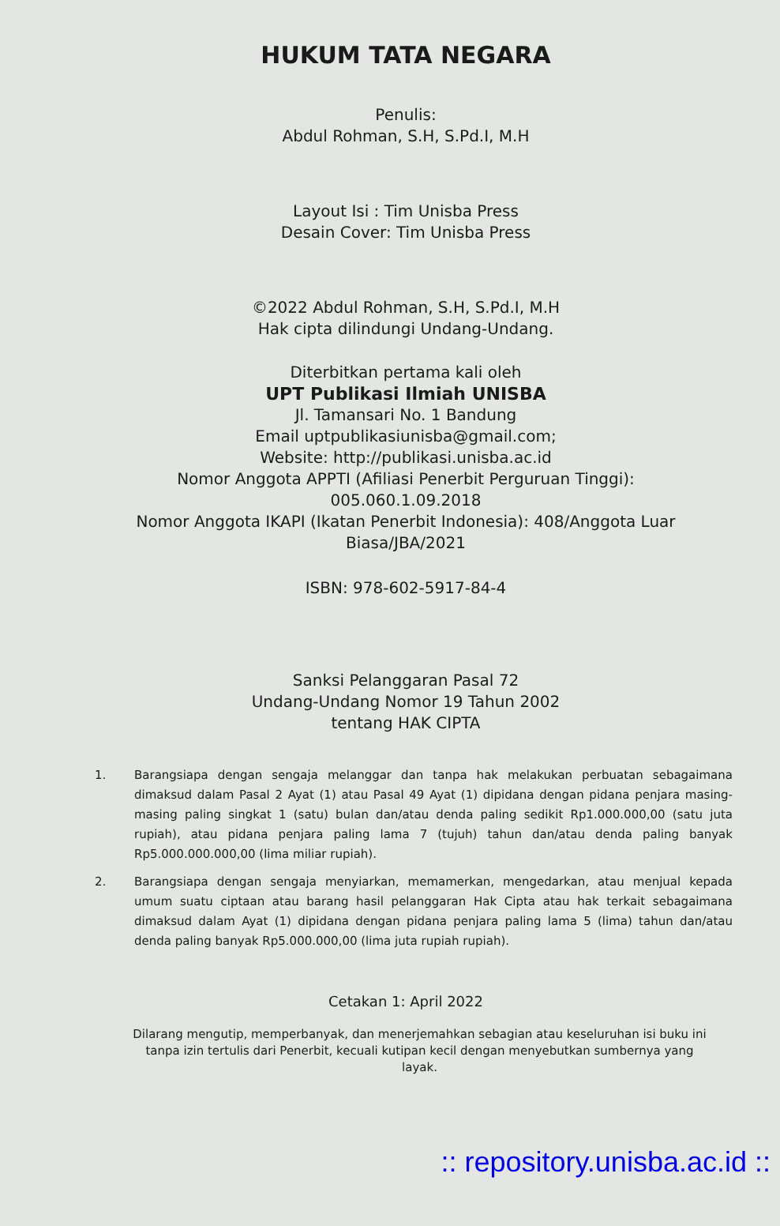HUKUM TATA NEGARA
Penulis:
Abdul Rohman, S.H, S.Pd.I, M.H
Layout Isi : Tim Unisba Press
Desain Cover: Tim Unisba Press
©2022 Abdul Rohman, S.H, S.Pd.I, M.H
Hak cipta dilindungi Undang-Undang.
Diterbitkan pertama kali oleh
UPT Publikasi Ilmiah UNISBA
Jl. Tamansari No. 1 Bandung
Email uptpublikasiunisba@gmail.com;
Website: http://publikasi.unisba.ac.id
Nomor Anggota APPTI (Afiliasi Penerbit Perguruan Tinggi):
005.060.1.09.2018
Nomor Anggota IKAPI (Ikatan Penerbit Indonesia): 408/Anggota Luar
Biasa/JBA/2021
ISBN: 978-602-5917-84-4
Sanksi Pelanggaran Pasal 72
Undang-Undang Nomor 19 Tahun 2002
tentang HAK CIPTA
1. Barangsiapa dengan sengaja melanggar dan tanpa hak melakukan perbuatan sebagaimana dimaksud dalam Pasal 2 Ayat (1) atau Pasal 49 Ayat (1) dipidana dengan pidana penjara masing-masing paling singkat 1 (satu) bulan dan/atau denda paling sedikit Rp1.000.000,00 (satu juta rupiah), atau pidana penjara paling lama 7 (tujuh) tahun dan/atau denda paling banyak Rp5.000.000.000,00 (lima miliar rupiah).
2. Barangsiapa dengan sengaja menyiarkan, memamerkan, mengedarkan, atau menjual kepada umum suatu ciptaan atau barang hasil pelanggaran Hak Cipta atau hak terkait sebagaimana dimaksud dalam Ayat (1) dipidana dengan pidana penjara paling lama 5 (lima) tahun dan/atau denda paling banyak Rp5.000.000,00 (lima juta rupiah rupiah).
Cetakan 1: April 2022
Dilarang mengutip, memperbanyak, dan menerjemahkan sebagian atau keseluruhan isi buku ini tanpa izin tertulis dari Penerbit, kecuali kutipan kecil dengan menyebutkan sumbernya yang layak.
:: repository.unisba.ac.id ::